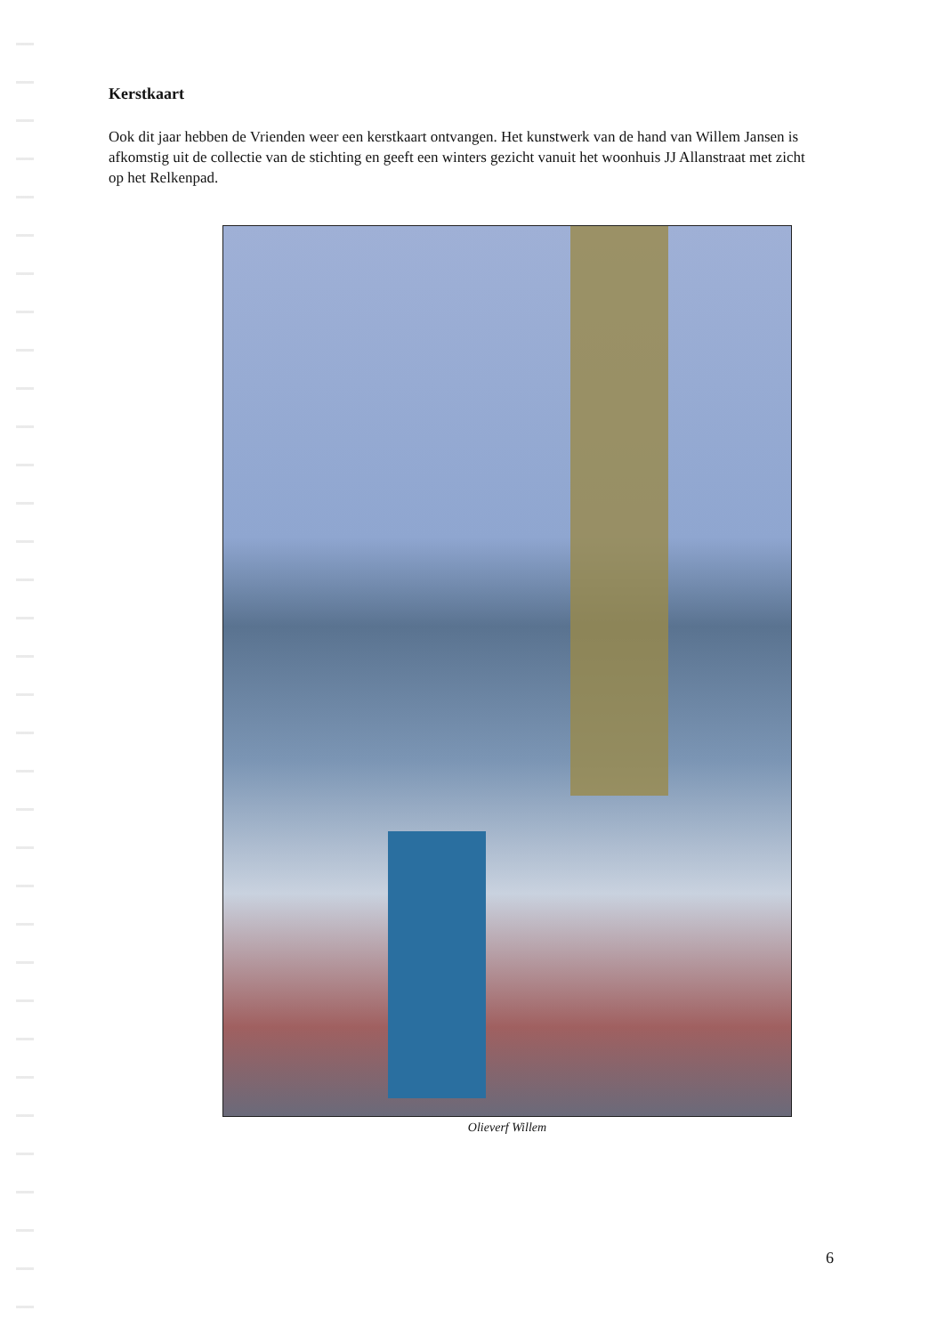Kerstkaart
Ook dit jaar hebben de Vrienden weer een kerstkaart ontvangen. Het kunstwerk van de hand van Willem Jansen is afkomstig uit de collectie van de stichting en geeft een winters gezicht vanuit het woonhuis JJ Allanstraat met zicht op het Relkenpad.
Olieverf Willem
6